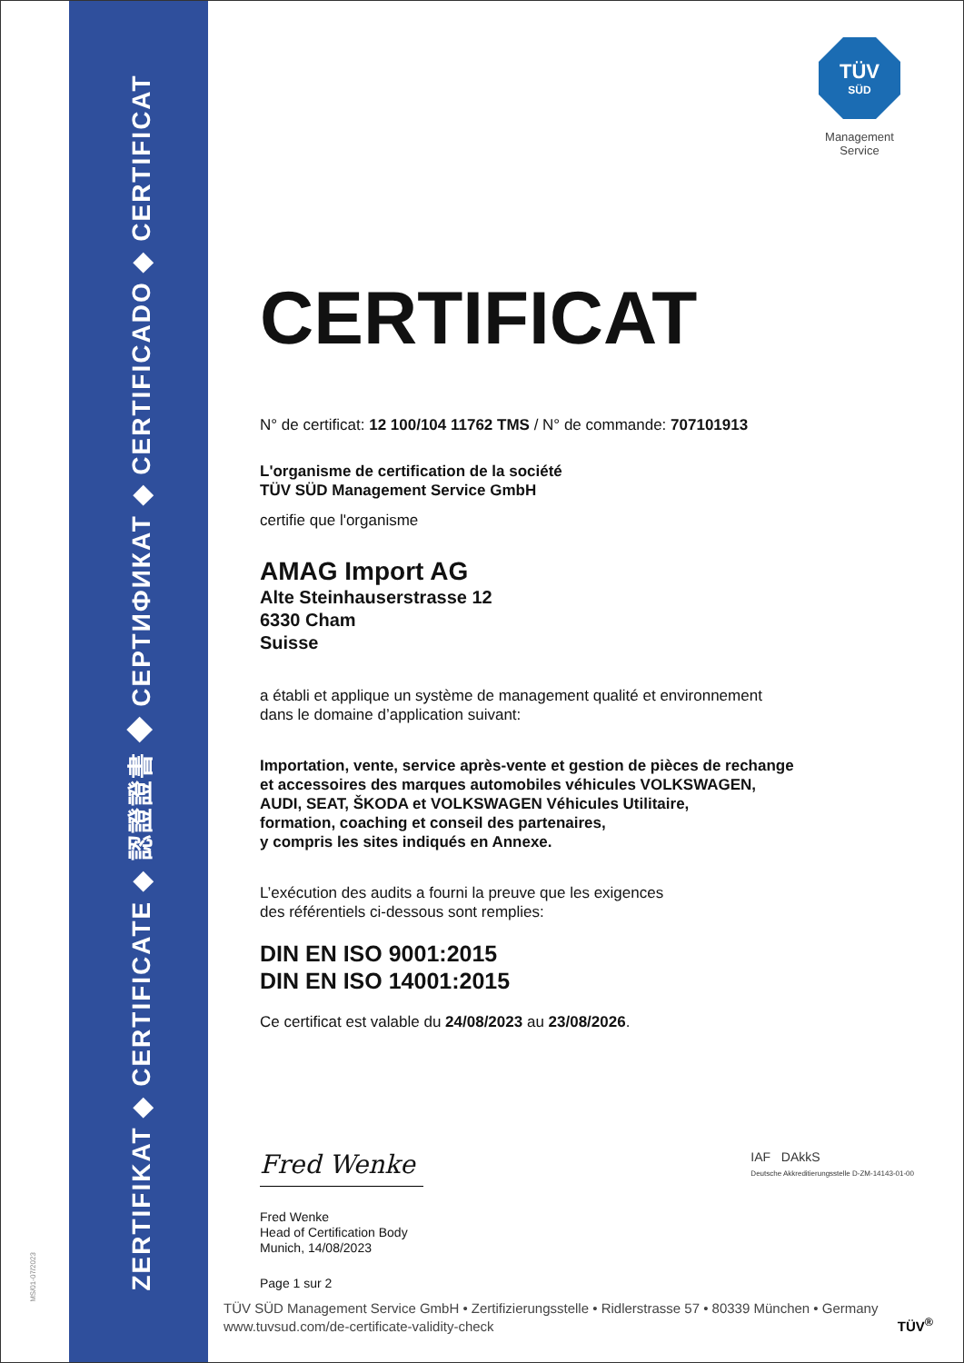ZERTIFIKAT ◆ CERTIFICATE ◆ 認證證書 ◆ СЕРТИФИКАТ ◆ CERTIFICADO ◆ CERTIFICAT
MS/01-07/2023
TÜV
SÜD
Management Service
CERTIFICAT
N° de certificat: 12 100/104 11762 TMS / N° de commande: 707101913
L'organisme de certification de la société
TÜV SÜD Management Service GmbH
certifie que l'organisme
AMAG Import AG
Alte Steinhauserstrasse 12
6330 Cham
Suisse
a établi et applique un système de management qualité et environnement
dans le domaine d’application suivant:
Importation, vente, service après-vente et gestion de pièces de rechange
et accessoires des marques automobiles véhicules VOLKSWAGEN,
AUDI, SEAT, ŠKODA et VOLKSWAGEN Véhicules Utilitaire,
formation, coaching et conseil des partenaires,
y compris les sites indiqués en Annexe.
L’exécution des audits a fourni la preuve que les exigences
des référentiels ci-dessous sont remplies:
DIN EN ISO 9001:2015
DIN EN ISO 14001:2015
Ce certificat est valable du 24/08/2023 au 23/08/2026.
Fred Wenke
IAF DAkkS
Deutsche Akkreditierungsstelle D-ZM-14143-01-00
Fred Wenke
Head of Certification Body
Munich, 14/08/2023
Page 1 sur 2
TÜV SÜD Management Service GmbH • Zertifizierungsstelle • Ridlerstrasse 57 • 80339 München • Germany
www.tuvsud.com/de-certificate-validity-check TÜV<sup>®</sup>